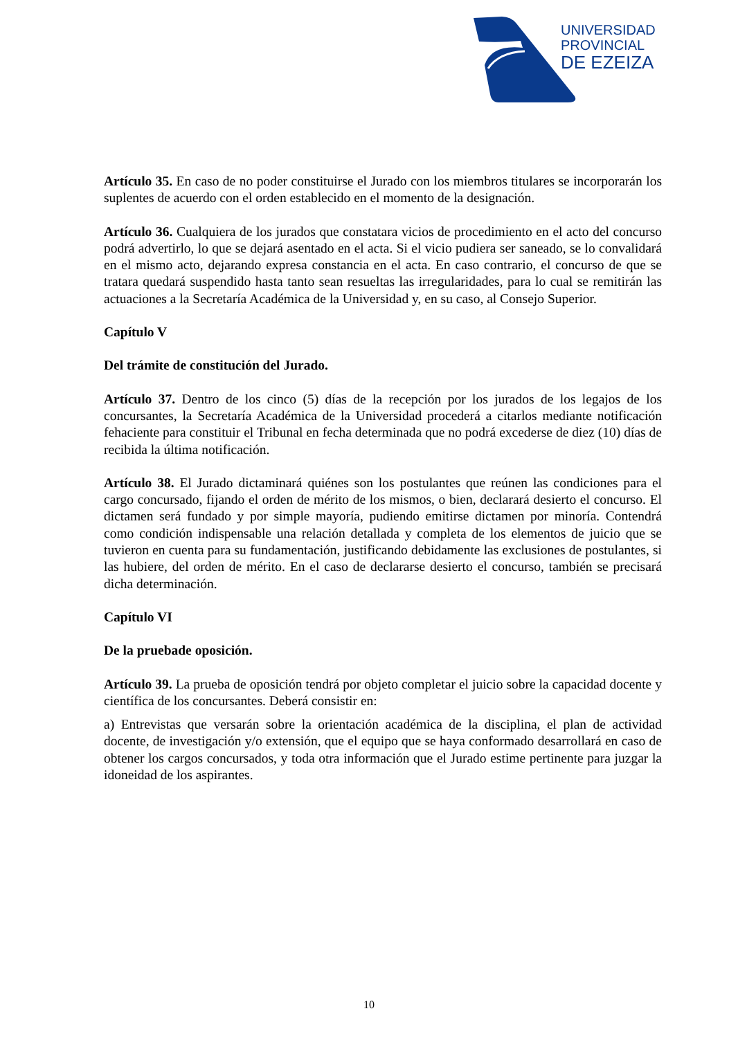UNIVERSIDAD
PROVINCIAL
DE EZEIZA
Artículo 35. En caso de no poder constituirse el Jurado con los miembros titulares se incorporarán los suplentes de acuerdo con el orden establecido en el momento de la designación.
Artículo 36. Cualquiera de los jurados que constatara vicios de procedimiento en el acto del concurso podrá advertirlo, lo que se dejará asentado en el acta. Si el vicio pudiera ser saneado, se lo convalidará en el mismo acto, dejarando expresa constancia en el acta. En caso contrario, el concurso de que se tratara quedará suspendido hasta tanto sean resueltas las irregularidades, para lo cual se remitirán las actuaciones a la Secretaría Académica de la Universidad y, en su caso, al Consejo Superior.
Capítulo V
Del trámite de constitución del Jurado.
Artículo 37. Dentro de los cinco (5) días de la recepción por los jurados de los legajos de los concursantes, la Secretaría Académica de la Universidad procederá a citarlos mediante notificación fehaciente para constituir el Tribunal en fecha determinada que no podrá excederse de diez (10) días de recibida la última notificación.
Artículo 38. El Jurado dictaminará quiénes son los postulantes que reúnen las condiciones para el cargo concursado, fijando el orden de mérito de los mismos, o bien, declarará desierto el concurso. El dictamen será fundado y por simple mayoría, pudiendo emitirse dictamen por minoría. Contendrá como condición indispensable una relación detallada y completa de los elementos de juicio que se tuvieron en cuenta para su fundamentación, justificando debidamente las exclusiones de postulantes, si las hubiere, del orden de mérito. En el caso de declararse desierto el concurso, también se precisará dicha determinación.
Capítulo VI
De la pruebade oposición.
Artículo 39. La prueba de oposición tendrá por objeto completar el juicio sobre la capacidad docente y científica de los concursantes. Deberá consistir en:
a) Entrevistas que versarán sobre la orientación académica de la disciplina, el plan de actividad docente, de investigación y/o extensión, que el equipo que se haya conformado desarrollará en caso de obtener los cargos concursados, y toda otra información que el Jurado estime pertinente para juzgar la idoneidad de los aspirantes.
10